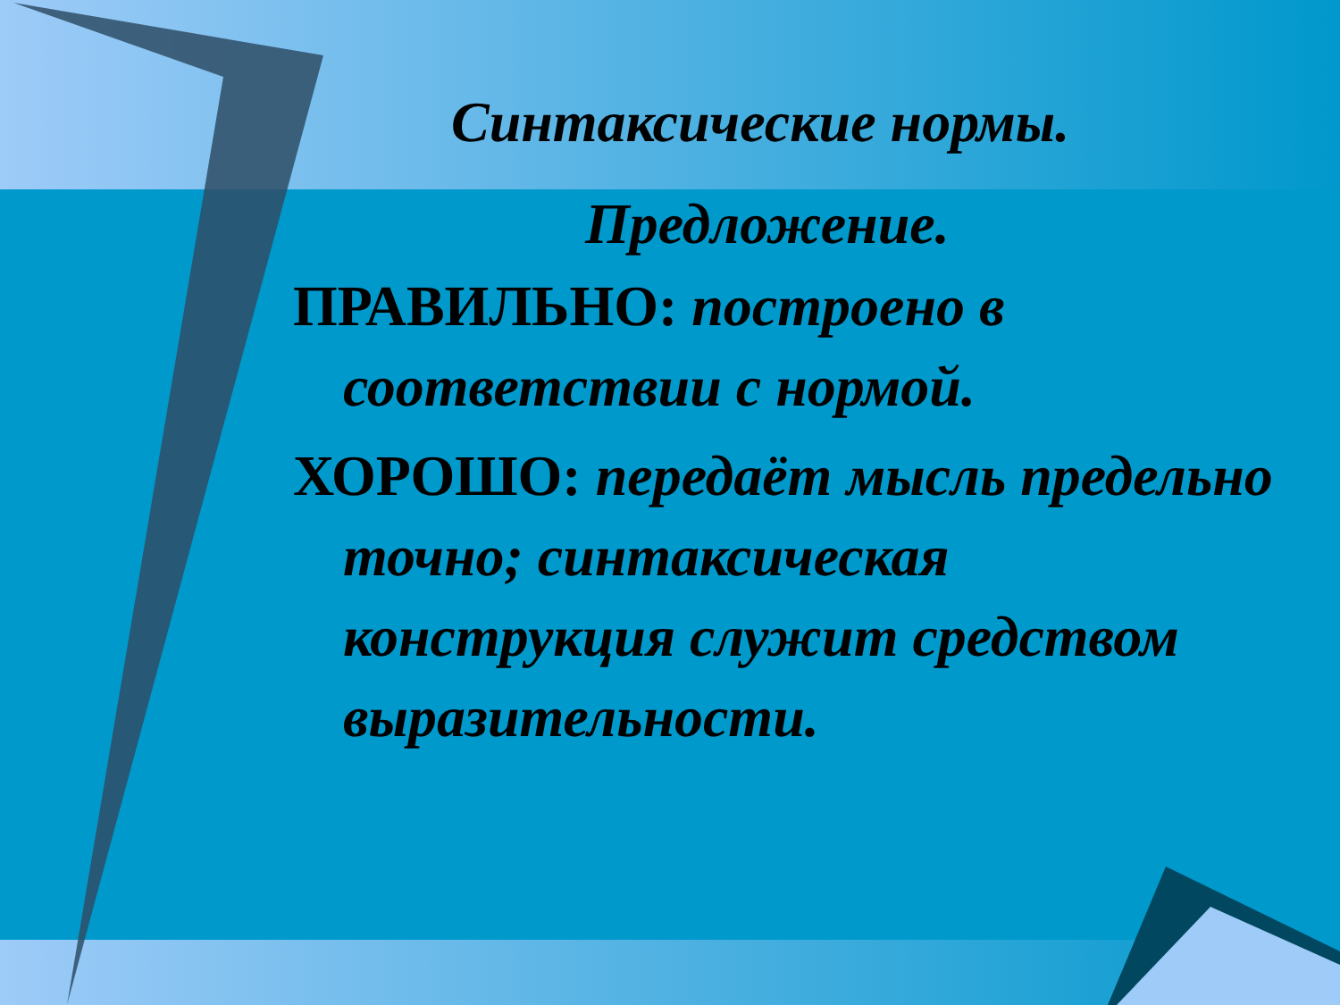Синтаксические нормы.
Предложение.
ПРАВИЛЬНО: построено в соответствии с нормой.
ХОРОШО: передаёт мысль предельно точно; синтаксическая конструкция служит средством выразительности.